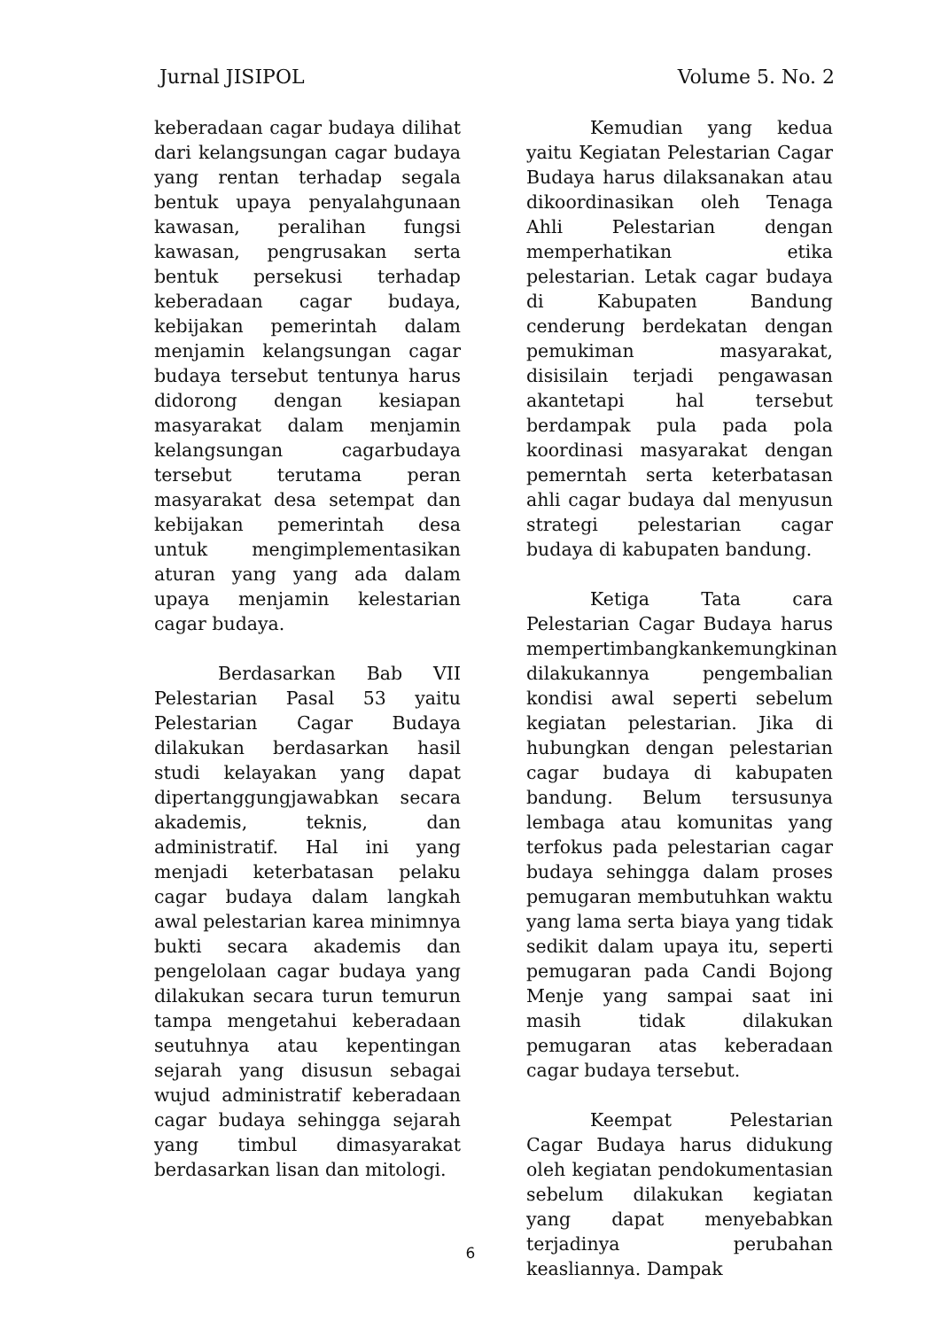Jurnal JISIPOL Volume 5. No. 2
keberadaan cagar budaya dilihat dari kelangsungan cagar budaya yang rentan terhadap segala bentuk upaya penyalahgunaan kawasan, peralihan fungsi kawasan, pengrusakan serta bentuk persekusi terhadap keberadaan cagar budaya, kebijakan pemerintah dalam menjamin kelangsungan cagar budaya tersebut tentunya harus didorong dengan kesiapan masyarakat dalam menjamin kelangsungan cagarbudaya tersebut terutama peran masyarakat desa setempat dan kebijakan pemerintah desa untuk mengimplementasikan aturan yang yang ada dalam upaya menjamin kelestarian cagar budaya.
Berdasarkan Bab VII Pelestarian Pasal 53 yaitu Pelestarian Cagar Budaya dilakukan berdasarkan hasil studi kelayakan yang dapat dipertanggungjawabkan secara akademis, teknis, dan administratif. Hal ini yang menjadi keterbatasan pelaku cagar budaya dalam langkah awal pelestarian karea minimnya bukti secara akademis dan pengelolaan cagar budaya yang dilakukan secara turun temurun tampa mengetahui keberadaan seutuhnya atau kepentingan sejarah yang disusun sebagai wujud administratif keberadaan cagar budaya sehingga sejarah yang timbul dimasyarakat berdasarkan lisan dan mitologi.
Kemudian yang kedua yaitu Kegiatan Pelestarian Cagar Budaya harus dilaksanakan atau dikoordinasikan oleh Tenaga Ahli Pelestarian dengan memperhatikan etika pelestarian. Letak cagar budaya di Kabupaten Bandung cenderung berdekatan dengan pemukiman masyarakat, disisilain terjadi pengawasan akantetapi hal tersebut berdampak pula pada pola koordinasi masyarakat dengan pemerntah serta keterbatasan ahli cagar budaya dal menyusun strategi pelestarian cagar budaya di kabupaten bandung.
Ketiga Tata cara Pelestarian Cagar Budaya harus mempertimbangkankemungkinan dilakukannya pengembalian kondisi awal seperti sebelum kegiatan pelestarian. Jika di hubungkan dengan pelestarian cagar budaya di kabupaten bandung. Belum tersusunya lembaga atau komunitas yang terfokus pada pelestarian cagar budaya sehingga dalam proses pemugaran membutuhkan waktu yang lama serta biaya yang tidak sedikit dalam upaya itu, seperti pemugaran pada Candi Bojong Menje yang sampai saat ini masih tidak dilakukan pemugaran atas keberadaan cagar budaya tersebut.
Keempat Pelestarian Cagar Budaya harus didukung oleh kegiatan pendokumentasian sebelum dilakukan kegiatan yang dapat menyebabkan terjadinya perubahan keasliannya. Dampak
6